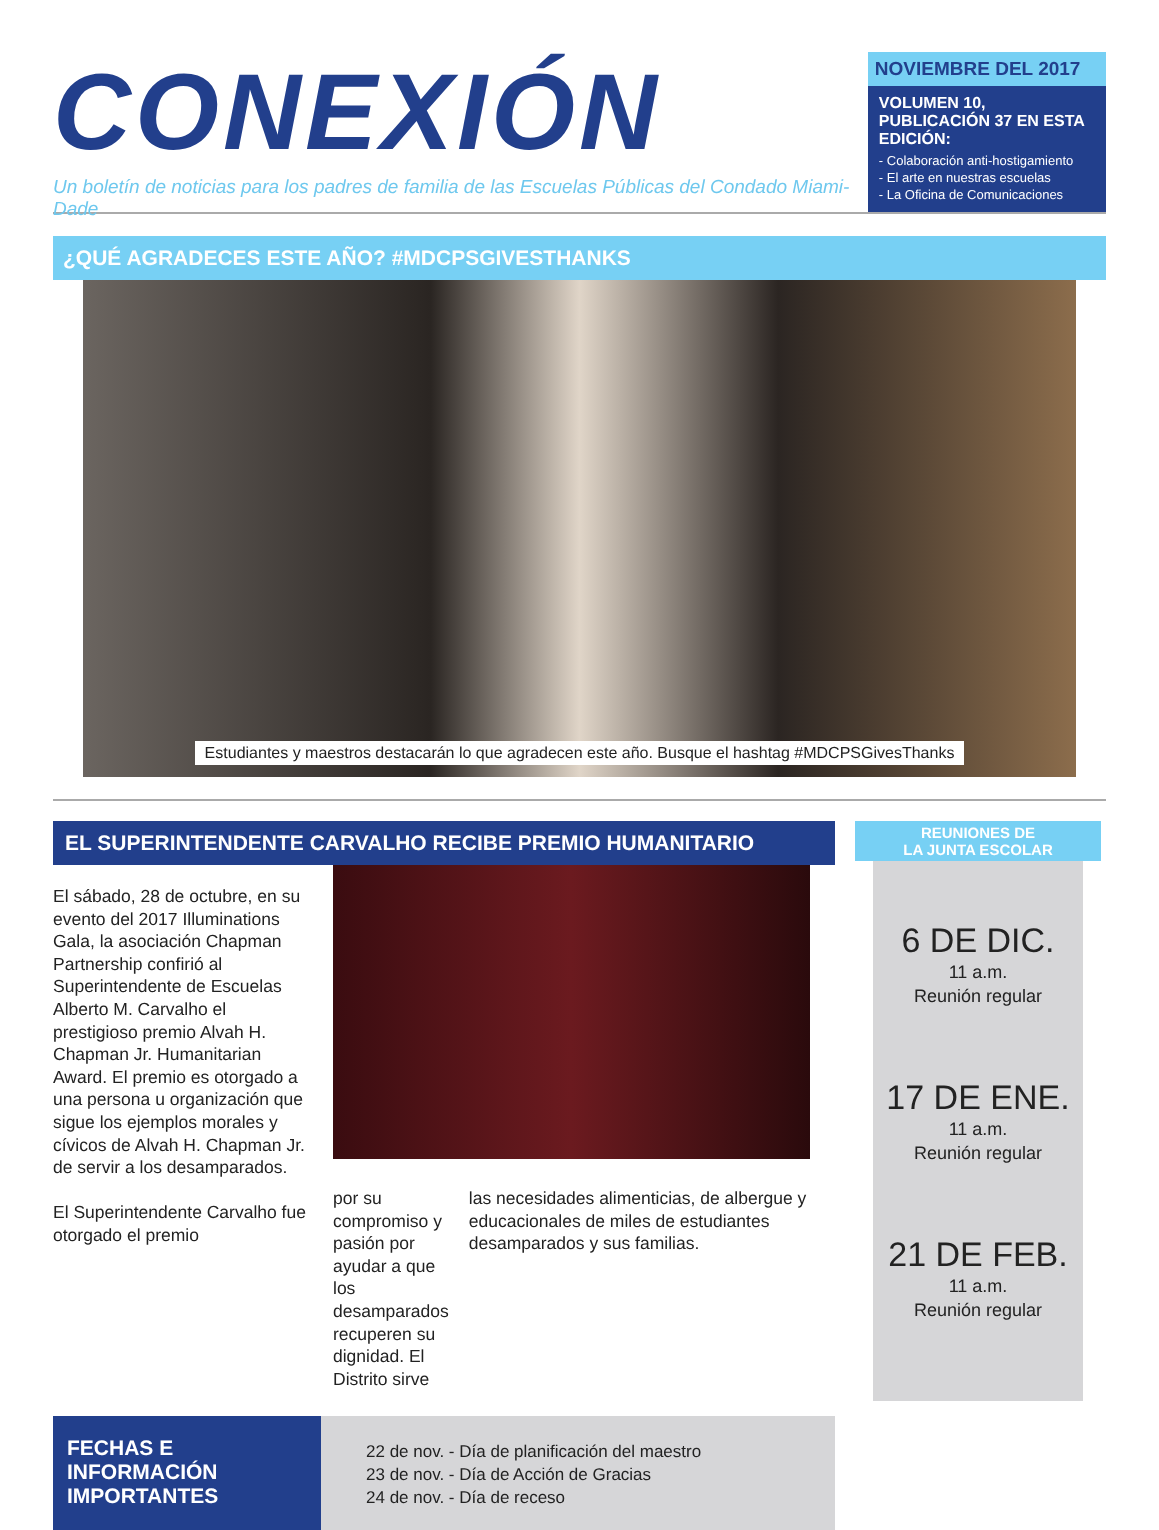CONEXIÓN
Un boletín de noticias para los padres de familia de las Escuelas Públicas del Condado Miami-Dade
NOVIEMBRE DEL 2017
VOLUMEN 10, PUBLICACIÓN 37 EN ESTA EDICIÓN:
- Colaboración anti-hostigamiento
- El arte en nuestras escuelas
- La Oficina de Comunicaciones
¿QUÉ AGRADECES ESTE AÑO? #MDCPSGIVESTHANKS
Estudiantes y maestros destacarán lo que agradecen este año. Busque el hashtag #MDCPSGivesThanks
EL SUPERINTENDENTE CARVALHO RECIBE PREMIO HUMANITARIO
El sábado, 28 de octubre, en su evento del 2017 Illuminations Gala, la asociación Chapman Partnership confirió al Superintendente de Escuelas Alberto M. Carvalho el prestigioso premio Alvah H. Chapman Jr. Humanitarian Award. El premio es otorgado a una persona u organización que sigue los ejemplos morales y cívicos de Alvah H. Chapman Jr. de servir a los desamparados.
El Superintendente Carvalho fue otorgado el premio
por su compromiso y pasión por ayudar a que los desamparados recuperen su dignidad. El Distrito sirve
las necesidades alimenticias, de albergue y educacionales de miles de estudiantes desamparados y sus familias.
FECHAS E INFORMACIÓN IMPORTANTES
22 de nov. - Día de planificación del maestro
23 de nov. - Día de Acción de Gracias
24 de nov. - Día de receso
REUNIONES DE
LA JUNTA ESCOLAR
6 DE DIC.
11 a.m.
Reunión regular
17 DE ENE.
11 a.m.
Reunión regular
21 DE FEB.
11 a.m.
Reunión regular